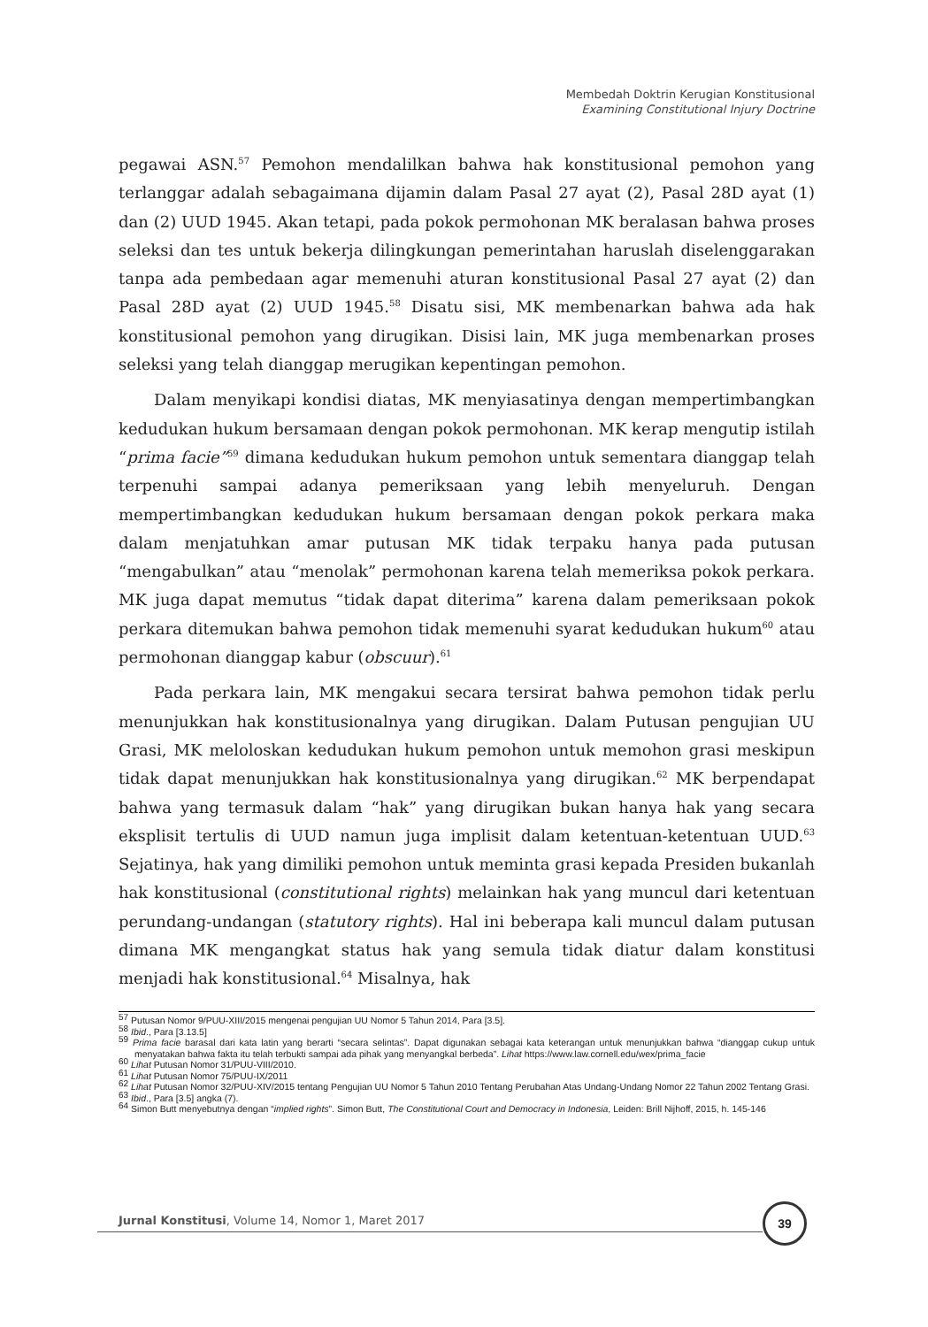Membedah Doktrin Kerugian Konstitusional
Examining Constitutional Injury Doctrine
pegawai ASN.<sup>57</sup> Pemohon mendalilkan bahwa hak konstitusional pemohon yang terlanggar adalah sebagaimana dijamin dalam Pasal 27 ayat (2), Pasal 28D ayat (1) dan (2) UUD 1945. Akan tetapi, pada pokok permohonan MK beralasan bahwa proses seleksi dan tes untuk bekerja dilingkungan pemerintahan haruslah diselenggarakan tanpa ada pembedaan agar memenuhi aturan konstitusional Pasal 27 ayat (2) dan Pasal 28D ayat (2) UUD 1945.<sup>58</sup> Disatu sisi, MK membenarkan bahwa ada hak konstitusional pemohon yang dirugikan. Disisi lain, MK juga membenarkan proses seleksi yang telah dianggap merugikan kepentingan pemohon.
Dalam menyikapi kondisi diatas, MK menyiasatinya dengan mempertimbangkan kedudukan hukum bersamaan dengan pokok permohonan. MK kerap mengutip istilah “prima facie”<sup>59</sup> dimana kedudukan hukum pemohon untuk sementara dianggap telah terpenuhi sampai adanya pemeriksaan yang lebih menyeluruh. Dengan mempertimbangkan kedudukan hukum bersamaan dengan pokok perkara maka dalam menjatuhkan amar putusan MK tidak terpaku hanya pada putusan “mengabulkan” atau “menolak” permohonan karena telah memeriksa pokok perkara. MK juga dapat memutus “tidak dapat diterima” karena dalam pemeriksaan pokok perkara ditemukan bahwa pemohon tidak memenuhi syarat kedudukan hukum<sup>60</sup> atau permohonan dianggap kabur (obscuur).<sup>61</sup>
Pada perkara lain, MK mengakui secara tersirat bahwa pemohon tidak perlu menunjukkan hak konstitusionalnya yang dirugikan. Dalam Putusan pengujian UU Grasi, MK meloloskan kedudukan hukum pemohon untuk memohon grasi meskipun tidak dapat menunjukkan hak konstitusionalnya yang dirugikan.<sup>62</sup> MK berpendapat bahwa yang termasuk dalam “hak” yang dirugikan bukan hanya hak yang secara eksplisit tertulis di UUD namun juga implisit dalam ketentuan-ketentuan UUD.<sup>63</sup> Sejatinya, hak yang dimiliki pemohon untuk meminta grasi kepada Presiden bukanlah hak konstitusional (constitutional rights) melainkan hak yang muncul dari ketentuan perundang-undangan (statutory rights). Hal ini beberapa kali muncul dalam putusan dimana MK mengangkat status hak yang semula tidak diatur dalam konstitusi menjadi hak konstitusional.<sup>64</sup> Misalnya, hak
<sup>57</sup> Putusan Nomor 9/PUU-XIII/2015 mengenai pengujian UU Nomor 5 Tahun 2014, Para [3.5].
<sup>58</sup> Ibid., Para [3.13.5]
<sup>59</sup> Prima facie barasal dari kata latin yang berarti “secara selintas”. Dapat digunakan sebagai kata keterangan untuk menunjukkan bahwa “dianggap cukup untuk menyatakan bahwa fakta itu telah terbukti sampai ada pihak yang menyangkal berbeda”. Lihat https://www.law.cornell.edu/wex/prima_facie
<sup>60</sup> Lihat Putusan Nomor 31/PUU-VIII/2010.
<sup>61</sup> Lihat Putusan Nomor 75/PUU-IX/2011
<sup>62</sup> Lihat Putusan Nomor 32/PUU-XIV/2015 tentang Pengujian UU Nomor 5 Tahun 2010 Tentang Perubahan Atas Undang-Undang Nomor 22 Tahun 2002 Tentang Grasi.
<sup>63</sup> Ibid., Para [3.5] angka (7).
<sup>64</sup> Simon Butt menyebutnya dengan “implied rights”. Simon Butt, The Constitutional Court and Democracy in Indonesia, Leiden: Brill Nijhoff, 2015, h. 145-146
Jurnal Konstitusi, Volume 14, Nomor 1, Maret 2017
39